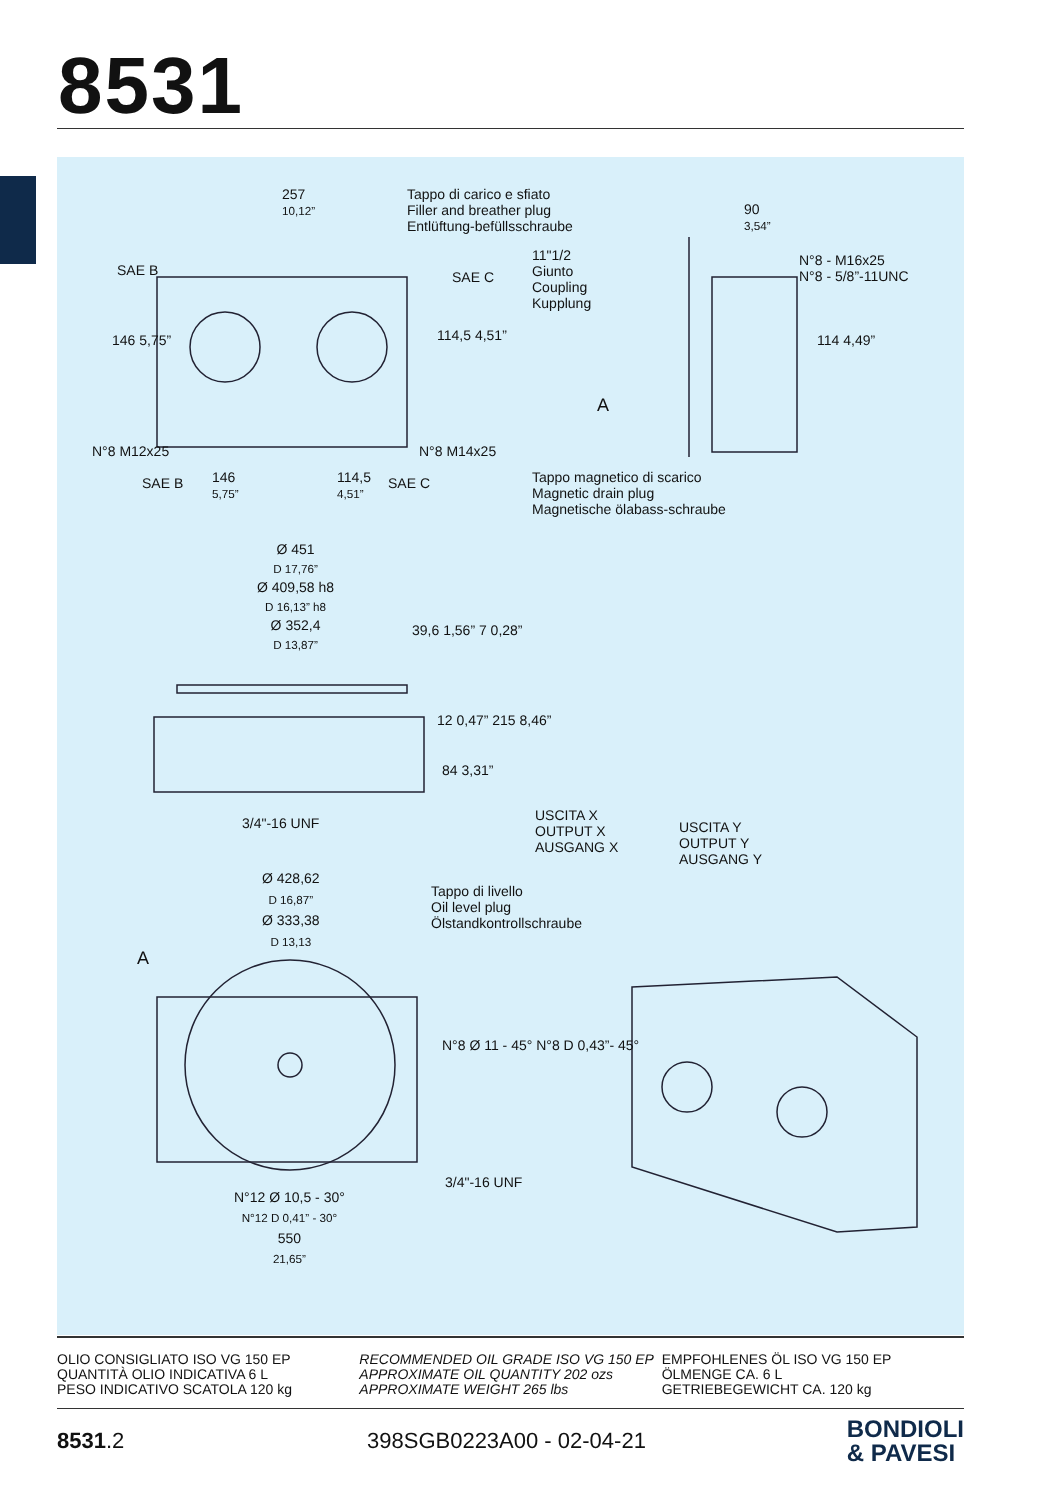8531
257
10,12”
Tappo di carico e sfiato
Filler and breather plug
Entlüftung-befüllsschraube
90
3,54”
11"1/2
Giunto
Coupling
Kupplung
N°8 - M16x25
N°8 - 5/8”-11UNC
SAE B SAE C
146 5,75” 114,5 4,51” 114 4,49”
A
N°8 M12x25 N°8 M14x25
SAE B
146
5,75”
114,5
4,51”
SAE C
Tappo magnetico di scarico
Magnetic drain plug
Magnetische ölabass-schraube
Ø 451
D 17,76”
Ø 409,58 h8
D 16,13” h8
Ø 352,4
D 13,87”
39,6 1,56” 7 0,28”
12 0,47” 215 8,46”
84 3,31”
3/4"-16 UNF
USCITA X
OUTPUT X
AUSGANG X
USCITA Y
OUTPUT Y
AUSGANG Y
Ø 428,62
D 16,87”
Ø 333,38
D 13,13
Tappo di livello
Oil level plug
Ölstandkontrollschraube
A
N°8 Ø 11 - 45° N°8 D 0,43”- 45°
3/4"-16 UNF
N°12 Ø 10,5 - 30°
N°12 D 0,41” - 30°
550
21,65”
OLIO CONSIGLIATO ISO VG 150 EP
QUANTITÀ OLIO INDICATIVA 6 L
PESO INDICATIVO SCATOLA 120 kg
RECOMMENDED OIL GRADE ISO VG 150 EP
APPROXIMATE OIL QUANTITY 202 ozs
APPROXIMATE WEIGHT 265 lbs
EMPFOHLENES ÖL ISO VG 150 EP
ÖLMENGE CA. 6 L
GETRIEBEGEWICHT CA. 120 kg
8531.2 398SGB0223A00 - 02-04-21
BONDIOLI
& PAVESI